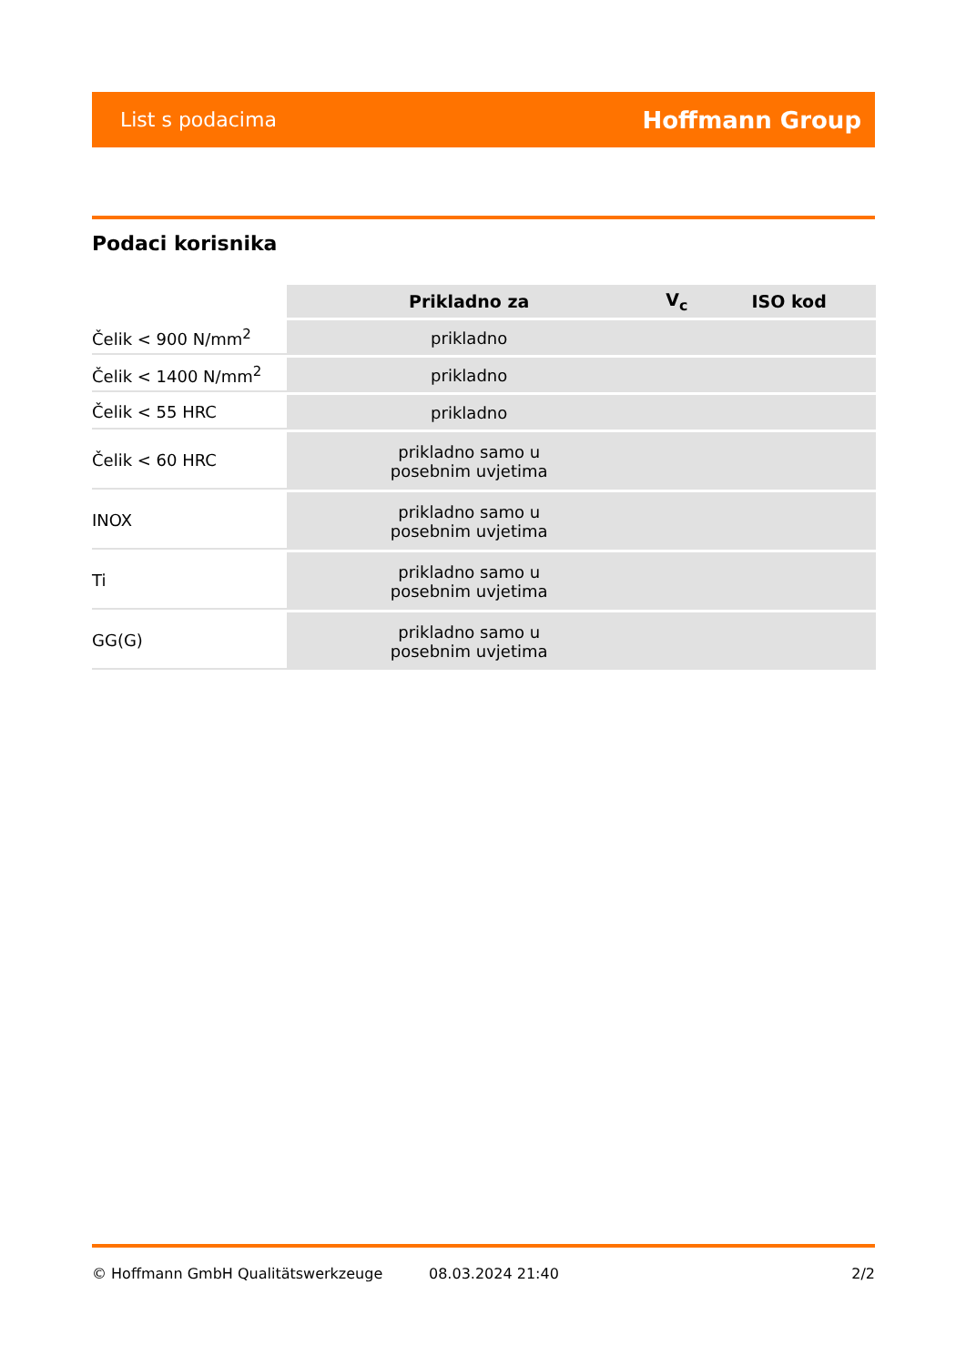List s podacima Hoffmann Group
Podaci korisnika
| | Prikladno za | V<sub>c</sub> | ISO kod |
| --- | --- | --- | --- |
| Čelik < 900 N/mm<sup>2</sup> | prikladno | | |
| Čelik < 1400 N/mm<sup>2</sup> | prikladno | | |
| Čelik < 55 HRC | prikladno | | |
| Čelik < 60 HRC | prikladno samo u posebnim uvjetima | | |
| INOX | prikladno samo u posebnim uvjetima | | |
| Ti | prikladno samo u posebnim uvjetima | | |
| GG(G) | prikladno samo u posebnim uvjetima | | |
© Hoffmann GmbH Qualitätswerkzeuge 08.03.2024 21:40 2/2